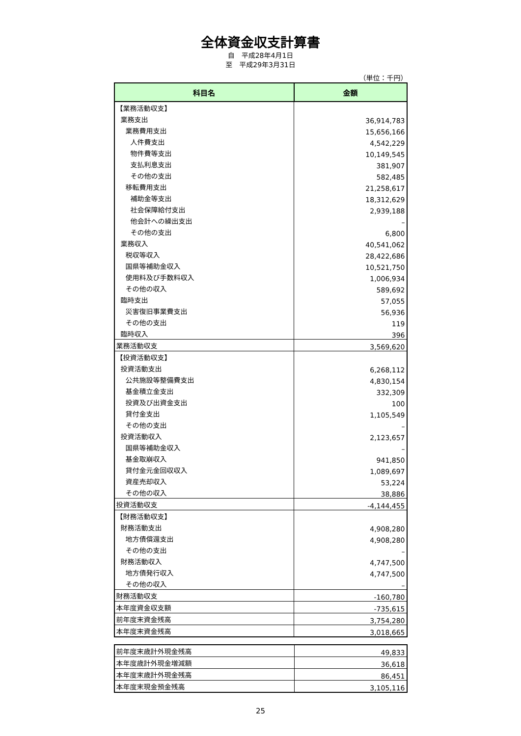全体資金収支計算書
自　平成28年4月1日
至　平成29年3月31日
（単位：千円）
| 科目名 | 金額 |
| --- | --- |
| 【業務活動収支】 | |
| 業務支出 | 36,914,783 |
| 業務費用支出 | 15,656,166 |
| 人件費支出 | 4,542,229 |
| 物件費等支出 | 10,149,545 |
| 支払利息支出 | 381,907 |
| その他の支出 | 582,485 |
| 移転費用支出 | 21,258,617 |
| 補助金等支出 | 18,312,629 |
| 社会保障給付支出 | 2,939,188 |
| 他会計への繰出支出 | – |
| その他の支出 | 6,800 |
| 業務収入 | 40,541,062 |
| 税収等収入 | 28,422,686 |
| 国県等補助金収入 | 10,521,750 |
| 使用料及び手数料収入 | 1,006,934 |
| その他の収入 | 589,692 |
| 臨時支出 | 57,055 |
| 災害復旧事業費支出 | 56,936 |
| その他の支出 | 119 |
| 臨時収入 | 396 |
| 業務活動収支 | 3,569,620 |
| 【投資活動収支】 | |
| 投資活動支出 | 6,268,112 |
| 公共施設等整備費支出 | 4,830,154 |
| 基金積立金支出 | 332,309 |
| 投資及び出資金支出 | 100 |
| 貸付金支出 | 1,105,549 |
| その他の支出 | – |
| 投資活動収入 | 2,123,657 |
| 国県等補助金収入 | – |
| 基金取崩収入 | 941,850 |
| 貸付金元金回収収入 | 1,089,697 |
| 資産売却収入 | 53,224 |
| その他の収入 | 38,886 |
| 投資活動収支 | -4,144,455 |
| 【財務活動収支】 | |
| 財務活動支出 | 4,908,280 |
| 地方債償還支出 | 4,908,280 |
| その他の支出 | – |
| 財務活動収入 | 4,747,500 |
| 地方債発行収入 | 4,747,500 |
| その他の収入 | – |
| 財務活動収支 | -160,780 |
| 本年度資金収支額 | -735,615 |
| 前年度末資金残高 | 3,754,280 |
| 本年度末資金残高 | 3,018,665 |
| 前年度末歳計外現金残高 | 49,833 |
| 本年度歳計外現金増減額 | 36,618 |
| 本年度末歳計外現金残高 | 86,451 |
| 本年度末現金預金残高 | 3,105,116 |
25